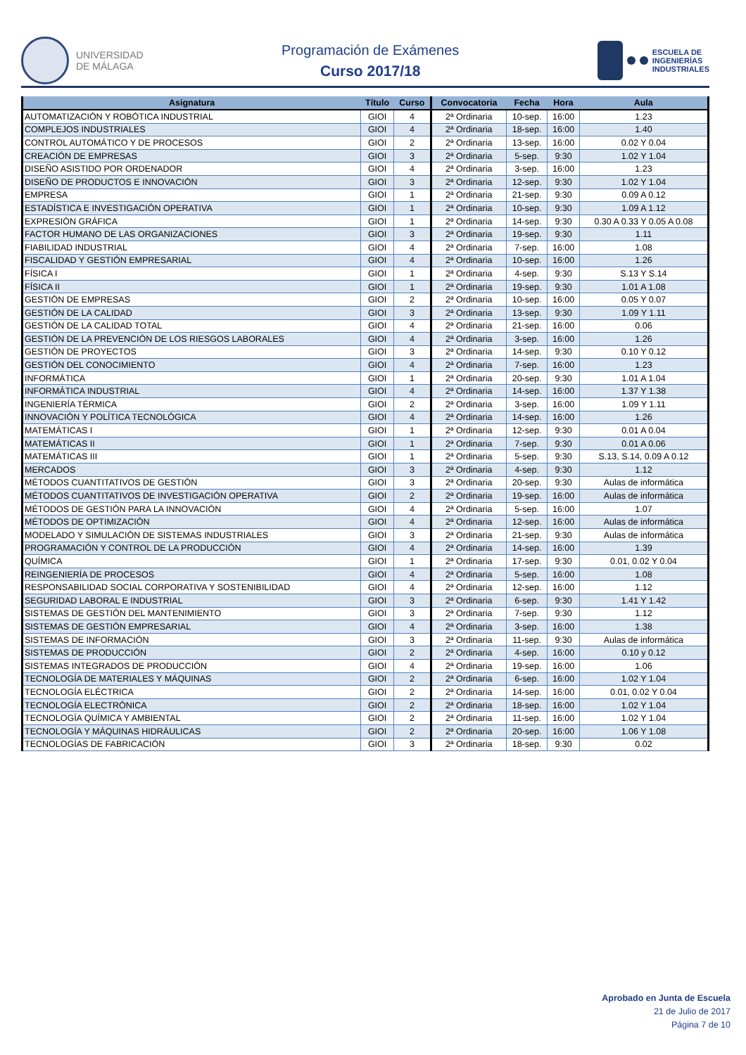UNIVERSIDAD
DE MÁLAGA
Programación de Exámenes
Curso 2017/18
ESCUELA DE
INGENIERÍAS
INDUSTRIALES
| Asignatura | Título | Curso | Convocatoria | Fecha | Hora | Aula |
| --- | --- | --- | --- | --- | --- | --- |
| AUTOMATIZACIÓN Y ROBÓTICA INDUSTRIAL | GIOI | 4 | 2ª Ordinaria | 10-sep. | 16:00 | 1.23 |
| COMPLEJOS INDUSTRIALES | GIOI | 4 | 2ª Ordinaria | 18-sep. | 16:00 | 1.40 |
| CONTROL AUTOMÁTICO Y DE PROCESOS | GIOI | 2 | 2ª Ordinaria | 13-sep. | 16:00 | 0.02 Y 0.04 |
| CREACIÓN DE EMPRESAS | GIOI | 3 | 2ª Ordinaria | 5-sep. | 9:30 | 1.02 Y 1.04 |
| DISEÑO ASISTIDO POR ORDENADOR | GIOI | 4 | 2ª Ordinaria | 3-sep. | 16:00 | 1.23 |
| DISEÑO DE PRODUCTOS E INNOVACIÓN | GIOI | 3 | 2ª Ordinaria | 12-sep. | 9:30 | 1.02 Y 1.04 |
| EMPRESA | GIOI | 1 | 2ª Ordinaria | 21-sep. | 9:30 | 0.09 A 0.12 |
| ESTADÍSTICA E INVESTIGACIÓN OPERATIVA | GIOI | 1 | 2ª Ordinaria | 10-sep. | 9:30 | 1.09 A 1.12 |
| EXPRESIÓN GRÁFICA | GIOI | 1 | 2ª Ordinaria | 14-sep. | 9:30 | 0.30 A 0.33 Y 0.05 A 0.08 |
| FACTOR HUMANO DE LAS ORGANIZACIONES | GIOI | 3 | 2ª Ordinaria | 19-sep. | 9:30 | 1.11 |
| FIABILIDAD INDUSTRIAL | GIOI | 4 | 2ª Ordinaria | 7-sep. | 16:00 | 1.08 |
| FISCALIDAD Y GESTIÓN EMPRESARIAL | GIOI | 4 | 2ª Ordinaria | 10-sep. | 16:00 | 1.26 |
| FÍSICA I | GIOI | 1 | 2ª Ordinaria | 4-sep. | 9:30 | S.13 Y S.14 |
| FÍSICA II | GIOI | 1 | 2ª Ordinaria | 19-sep. | 9:30 | 1.01 A 1.08 |
| GESTIÓN DE EMPRESAS | GIOI | 2 | 2ª Ordinaria | 10-sep. | 16:00 | 0.05 Y 0.07 |
| GESTIÓN DE LA CALIDAD | GIOI | 3 | 2ª Ordinaria | 13-sep. | 9:30 | 1.09 Y 1.11 |
| GESTIÓN DE LA CALIDAD TOTAL | GIOI | 4 | 2ª Ordinaria | 21-sep. | 16:00 | 0.06 |
| GESTIÓN DE LA PREVENCIÓN DE LOS RIESGOS LABORALES | GIOI | 4 | 2ª Ordinaria | 3-sep. | 16:00 | 1.26 |
| GESTIÓN DE PROYECTOS | GIOI | 3 | 2ª Ordinaria | 14-sep. | 9:30 | 0.10 Y 0.12 |
| GESTIÓN DEL CONOCIMIENTO | GIOI | 4 | 2ª Ordinaria | 7-sep. | 16:00 | 1.23 |
| INFORMÁTICA | GIOI | 1 | 2ª Ordinaria | 20-sep. | 9:30 | 1.01 A 1.04 |
| INFORMÁTICA INDUSTRIAL | GIOI | 4 | 2ª Ordinaria | 14-sep. | 16:00 | 1.37 Y 1.38 |
| INGENIERÍA TÉRMICA | GIOI | 2 | 2ª Ordinaria | 3-sep. | 16:00 | 1.09 Y 1.11 |
| INNOVACIÓN Y POLÍTICA TECNOLÓGICA | GIOI | 4 | 2ª Ordinaria | 14-sep. | 16:00 | 1.26 |
| MATEMÁTICAS I | GIOI | 1 | 2ª Ordinaria | 12-sep. | 9:30 | 0.01 A 0.04 |
| MATEMÁTICAS II | GIOI | 1 | 2ª Ordinaria | 7-sep. | 9:30 | 0.01 A 0.06 |
| MATEMÁTICAS III | GIOI | 1 | 2ª Ordinaria | 5-sep. | 9:30 | S.13, S.14, 0.09 A 0.12 |
| MERCADOS | GIOI | 3 | 2ª Ordinaria | 4-sep. | 9:30 | 1.12 |
| MÉTODOS CUANTITATIVOS DE GESTIÓN | GIOI | 3 | 2ª Ordinaria | 20-sep. | 9:30 | Aulas de informática |
| MÉTODOS CUANTITATIVOS DE INVESTIGACIÓN OPERATIVA | GIOI | 2 | 2ª Ordinaria | 19-sep. | 16:00 | Aulas de informática |
| MÉTODOS DE GESTIÓN PARA LA INNOVACIÓN | GIOI | 4 | 2ª Ordinaria | 5-sep. | 16:00 | 1.07 |
| MÉTODOS DE OPTIMIZACIÓN | GIOI | 4 | 2ª Ordinaria | 12-sep. | 16:00 | Aulas de informática |
| MODELADO Y SIMULACIÓN DE SISTEMAS INDUSTRIALES | GIOI | 3 | 2ª Ordinaria | 21-sep. | 9:30 | Aulas de informática |
| PROGRAMACIÓN Y CONTROL DE LA PRODUCCIÓN | GIOI | 4 | 2ª Ordinaria | 14-sep. | 16:00 | 1.39 |
| QUÍMICA | GIOI | 1 | 2ª Ordinaria | 17-sep. | 9:30 | 0.01, 0.02 Y 0.04 |
| REINGENIERÍA DE PROCESOS | GIOI | 4 | 2ª Ordinaria | 5-sep. | 16:00 | 1.08 |
| RESPONSABILIDAD SOCIAL CORPORATIVA Y SOSTENIBILIDAD | GIOI | 4 | 2ª Ordinaria | 12-sep. | 16:00 | 1.12 |
| SEGURIDAD LABORAL E INDUSTRIAL | GIOI | 3 | 2ª Ordinaria | 6-sep. | 9:30 | 1.41 Y 1.42 |
| SISTEMAS DE GESTIÓN DEL MANTENIMIENTO | GIOI | 3 | 2ª Ordinaria | 7-sep. | 9:30 | 1.12 |
| SISTEMAS DE GESTIÓN EMPRESARIAL | GIOI | 4 | 2ª Ordinaria | 3-sep. | 16:00 | 1.38 |
| SISTEMAS DE INFORMACIÓN | GIOI | 3 | 2ª Ordinaria | 11-sep. | 9:30 | Aulas de informática |
| SISTEMAS DE PRODUCCIÓN | GIOI | 2 | 2ª Ordinaria | 4-sep. | 16:00 | 0.10 y 0.12 |
| SISTEMAS INTEGRADOS DE PRODUCCIÓN | GIOI | 4 | 2ª Ordinaria | 19-sep. | 16:00 | 1.06 |
| TECNOLOGÍA DE MATERIALES Y MÁQUINAS | GIOI | 2 | 2ª Ordinaria | 6-sep. | 16:00 | 1.02 Y 1.04 |
| TECNOLOGÍA ELÉCTRICA | GIOI | 2 | 2ª Ordinaria | 14-sep. | 16:00 | 0.01, 0.02 Y 0.04 |
| TECNOLOGÍA ELECTRÓNICA | GIOI | 2 | 2ª Ordinaria | 18-sep. | 16:00 | 1.02 Y 1.04 |
| TECNOLOGÍA QUÍMICA Y AMBIENTAL | GIOI | 2 | 2ª Ordinaria | 11-sep. | 16:00 | 1.02 Y 1.04 |
| TECNOLOGÍA Y MÁQUINAS HIDRÁULICAS | GIOI | 2 | 2ª Ordinaria | 20-sep. | 16:00 | 1.06 Y 1.08 |
| TECNOLOGÍAS DE FABRICACIÓN | GIOI | 3 | 2ª Ordinaria | 18-sep. | 9:30 | 0.02 |
Aprobado en Junta de Escuela
21 de Julio de 2017
Página 7 de 10